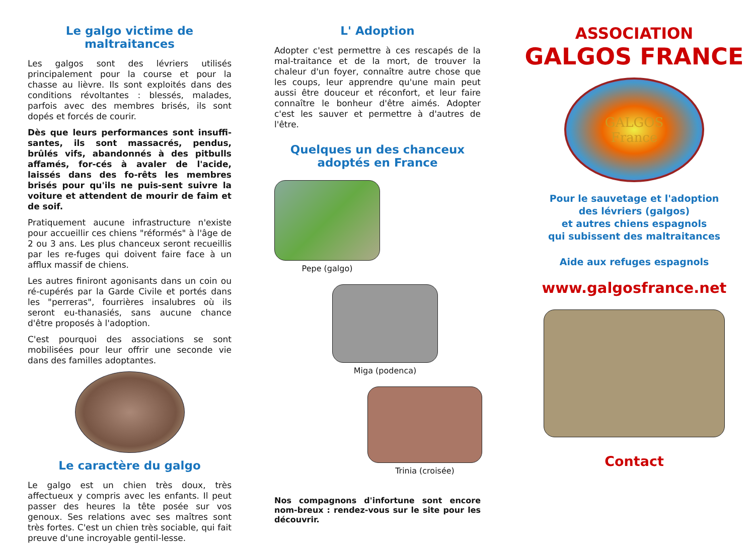Le galgo victime de maltraitances
Les galgos sont des lévriers utilisés principalement pour la course et pour la chasse au lièvre. Ils sont exploités dans des conditions révoltantes : blessés, malades, parfois avec des membres brisés, ils sont dopés et forcés de courir.
Dès que leurs performances sont insuffi-santes, ils sont massacrés, pendus, brûlés vifs, abandonnés à des pitbulls affamés, for-cés à avaler de l'acide, laissés dans des fo-rêts les membres brisés pour qu'ils ne puis-sent suivre la voiture et attendent de mourir de faim et de soif.
Pratiquement aucune infrastructure n'existe pour accueillir ces chiens "réformés" à l'âge de 2 ou 3 ans. Les plus chanceux seront recueillis par les re-fuges qui doivent faire face à un afflux massif de chiens.
Les autres finiront agonisants dans un coin ou ré-cupérés par la Garde Civile et portés dans les "perreras", fourrières insalubres où ils seront eu-thanasiés, sans aucune chance d'être proposés à l'adoption.
C'est pourquoi des associations se sont mobilisées pour leur offrir une seconde vie dans des familles adoptantes.
Le caractère du galgo
Le galgo est un chien très doux, très affectueux y compris avec les enfants. Il peut passer des heures la tête posée sur vos genoux. Ses relations avec ses maîtres sont très fortes. C'est un chien très sociable, qui fait preuve d'une incroyable gentil-lesse.
L' Adoption
Adopter c'est permettre à ces rescapés de la mal-traitance et de la mort, de trouver la chaleur d'un foyer, connaître autre chose que les coups, leur apprendre qu'une main peut aussi être douceur et réconfort, et leur faire connaître le bonheur d'être aimés. Adopter c'est les sauver et permettre à d'autres de l'être.
Quelques un des chanceux
adoptés en France
Pepe (galgo)
Miga (podenca)
Trinia (croisée)
Nos compagnons d'infortune sont encore nom-breux : rendez-vous sur le site pour les découvrir.
ASSOCIATION
GALGOS FRANCE
GALGOS
France
Pour le sauvetage et l'adoption
des lévriers (galgos)
et autres chiens espagnols
qui subissent des maltraitances
Aide aux refuges espagnols
www.galgosfrance.net
Contact